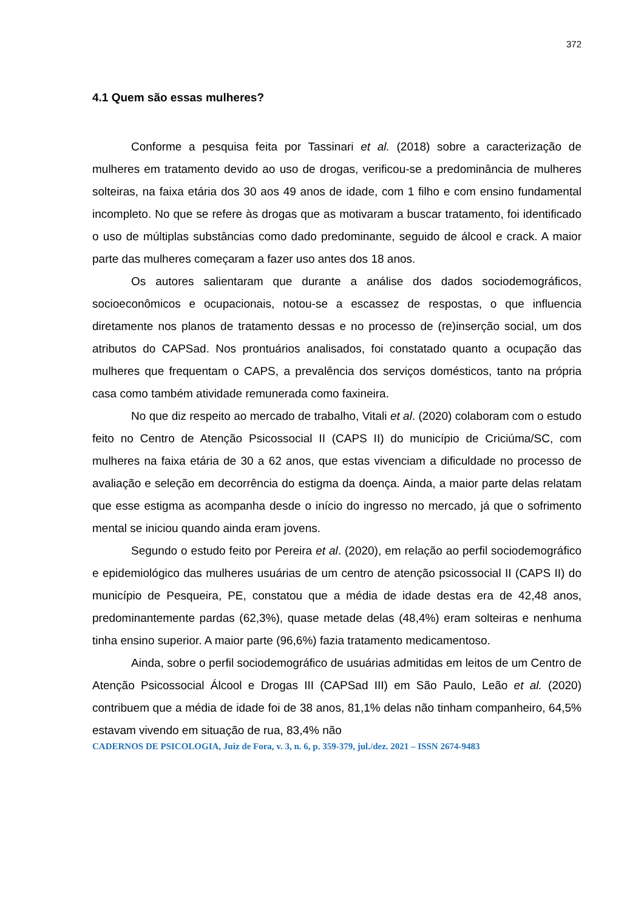372
4.1 Quem são essas mulheres?
Conforme a pesquisa feita por Tassinari et al. (2018) sobre a caracterização de mulheres em tratamento devido ao uso de drogas, verificou-se a predominância de mulheres solteiras, na faixa etária dos 30 aos 49 anos de idade, com 1 filho e com ensino fundamental incompleto. No que se refere às drogas que as motivaram a buscar tratamento, foi identificado o uso de múltiplas substâncias como dado predominante, seguido de álcool e crack. A maior parte das mulheres começaram a fazer uso antes dos 18 anos.
Os autores salientaram que durante a análise dos dados sociodemográficos, socioeconômicos e ocupacionais, notou-se a escassez de respostas, o que influencia diretamente nos planos de tratamento dessas e no processo de (re)inserção social, um dos atributos do CAPSad. Nos prontuários analisados, foi constatado quanto a ocupação das mulheres que frequentam o CAPS, a prevalência dos serviços domésticos, tanto na própria casa como também atividade remunerada como faxineira.
No que diz respeito ao mercado de trabalho, Vitali et al. (2020) colaboram com o estudo feito no Centro de Atenção Psicossocial II (CAPS II) do município de Criciúma/SC, com mulheres na faixa etária de 30 a 62 anos, que estas vivenciam a dificuldade no processo de avaliação e seleção em decorrência do estigma da doença. Ainda, a maior parte delas relatam que esse estigma as acompanha desde o início do ingresso no mercado, já que o sofrimento mental se iniciou quando ainda eram jovens.
Segundo o estudo feito por Pereira et al. (2020), em relação ao perfil sociodemográfico e epidemiológico das mulheres usuárias de um centro de atenção psicossocial II (CAPS II) do município de Pesqueira, PE, constatou que a média de idade destas era de 42,48 anos, predominantemente pardas (62,3%), quase metade delas (48,4%) eram solteiras e nenhuma tinha ensino superior. A maior parte (96,6%) fazia tratamento medicamentoso.
Ainda, sobre o perfil sociodemográfico de usuárias admitidas em leitos de um Centro de Atenção Psicossocial Álcool e Drogas III (CAPSad III) em São Paulo, Leão et al. (2020) contribuem que a média de idade foi de 38 anos, 81,1% delas não tinham companheiro, 64,5% estavam vivendo em situação de rua, 83,4% não
CADERNOS DE PSICOLOGIA, Juiz de Fora, v. 3, n. 6, p. 359-379, jul./dez. 2021 – ISSN 2674-9483